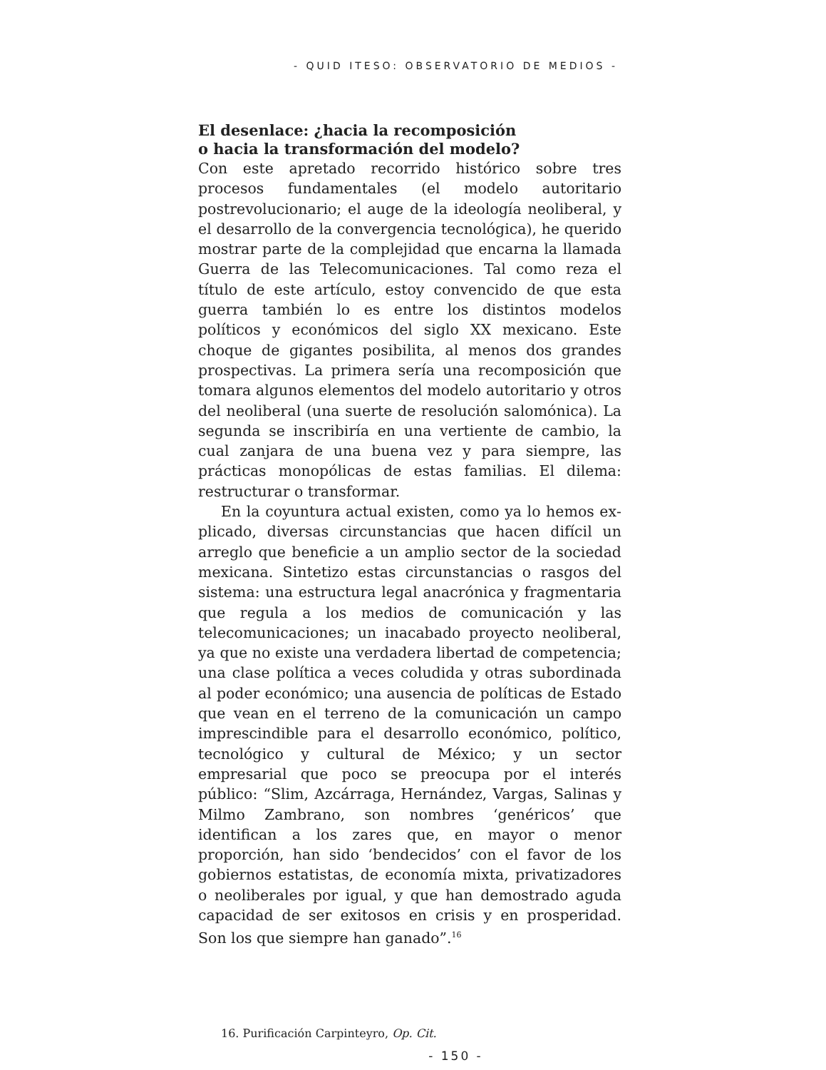- QUID ITESO: OBSERVATORIO DE MEDIOS -
El desenlace: ¿hacia la recomposición
o hacia la transformación del modelo?
Con este apretado recorrido histórico sobre tres procesos fundamentales (el modelo autoritario postrevoluciona­rio; el auge de la ideología neoliberal, y el desarrollo de la convergencia tecnológica), he querido mostrar parte de la complejidad que encarna la llamada Guerra de las Tele­comunicaciones. Tal como reza el título de este artículo, estoy convencido de que esta guerra también lo es entre los distintos modelos políticos y económicos del siglo XX mexicano. Este choque de gigantes posibilita, al menos dos grandes prospectivas. La primera sería una recom­posición que tomara algunos elementos del modelo au­toritario y otros del neoliberal (una suerte de resolución salomónica). La segunda se inscribiría en una vertiente de cambio, la cual zanjara de una buena vez y para siem­pre, las prácticas monopólicas de estas familias. El dile­ma: restructurar o transformar.
En la coyuntura actual existen, como ya lo hemos ex­plicado, diversas circunstancias que hacen difícil un arre­glo que beneficie a un amplio sector de la sociedad mexi­cana. Sintetizo estas circunstancias o rasgos del sistema: una estructura legal anacrónica y fragmentaria que regu­la a los medios de comunicación y las telecomunicacio­nes; un inacabado proyecto neoliberal, ya que no existe una verdadera libertad de competencia; una clase política a veces coludida y otras subordinada al poder económico; una ausencia de políticas de Estado que vean en el terre­no de la comunicación un campo imprescindible para el desarrollo económico, político, tecnológico y cultural de México; y un sector empresarial que poco se preocupa por el interés público: “Slim, Azcárraga, Hernández, Vargas, Salinas y Milmo Zambrano, son nombres ‘genéricos’ que identifican a los zares que, en mayor o menor proporción, han sido ‘bendecidos’ con el favor de los gobiernos esta­tistas, de economía mixta, privatizadores o neoliberales por igual, y que han demostrado aguda capacidad de ser exitosos en crisis y en prosperidad. Son los que siempre han ganado”.<sup>16</sup>
16. Purificación Carpinteyro, Op. Cit.
- 150 -